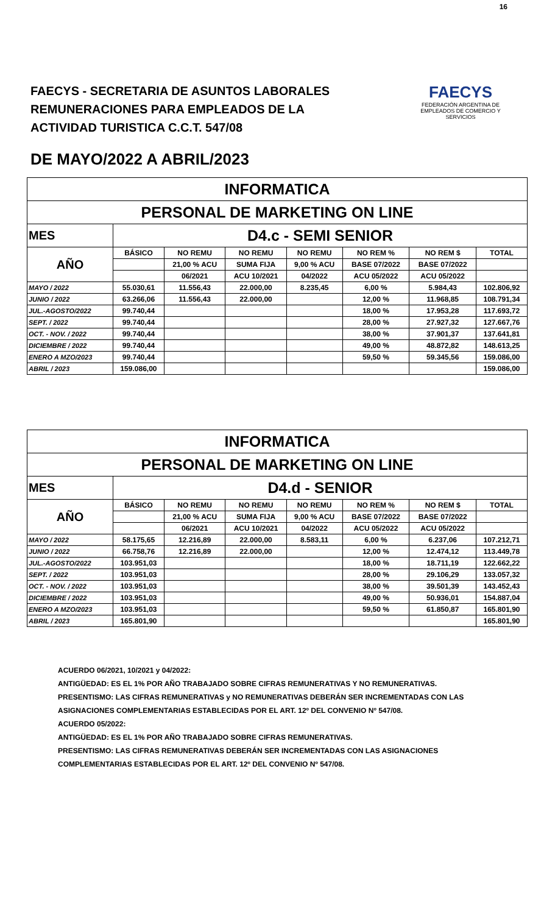16
FAECYS - SECRETARIA DE ASUNTOS LABORALES
REMUNERACIONES PARA EMPLEADOS DE LA
ACTIVIDAD TURISTICA C.C.T. 547/08
FAECYS
FEDERACIÓN ARGENTINA DE EMPLEADOS DE COMERCIO Y SERVICIOS
DE MAYO/2022 A ABRIL/2023
| INFORMATICA | | | | | | | |
| PERSONAL DE MARKETING ON LINE | | | | | | | |
| MES | D4.c - SEMI SENIOR | | | | | | |
| AÑO | BÁSICO | NO REMU | NO REMU | NO REMU | NO REM % | NO REM $ | TOTAL |
| | | 21,00 % ACU | SUMA FIJA | 9,00 % ACU | BASE 07/2022 | BASE 07/2022 | |
| | | 06/2021 | ACU 10/2021 | 04/2022 | ACU 05/2022 | ACU 05/2022 | |
| MAYO / 2022 | 55.030,61 | 11.556,43 | 22.000,00 | 8.235,45 | 6,00 % | 5.984,43 | 102.806,92 |
| JUNIO / 2022 | 63.266,06 | 11.556,43 | 22.000,00 | | 12,00 % | 11.968,85 | 108.791,34 |
| JUL.-AGOSTO/2022 | 99.740,44 | | | | 18,00 % | 17.953,28 | 117.693,72 |
| SEPT. / 2022 | 99.740,44 | | | | 28,00 % | 27.927,32 | 127.667,76 |
| OCT. - NOV. / 2022 | 99.740,44 | | | | 38,00 % | 37.901,37 | 137.641,81 |
| DICIEMBRE / 2022 | 99.740,44 | | | | 49,00 % | 48.872,82 | 148.613,25 |
| ENERO A MZO/2023 | 99.740,44 | | | | 59,50 % | 59.345,56 | 159.086,00 |
| ABRIL / 2023 | 159.086,00 | | | | | | 159.086,00 |
| INFORMATICA | | | | | | | |
| PERSONAL DE MARKETING ON LINE | | | | | | | |
| MES | D4.d - SENIOR | | | | | | |
| AÑO | BÁSICO | NO REMU | NO REMU | NO REMU | NO REM % | NO REM $ | TOTAL |
| | | 21,00 % ACU | SUMA FIJA | 9,00 % ACU | BASE 07/2022 | BASE 07/2022 | |
| | | 06/2021 | ACU 10/2021 | 04/2022 | ACU 05/2022 | ACU 05/2022 | |
| MAYO / 2022 | 58.175,65 | 12.216,89 | 22.000,00 | 8.583,11 | 6,00 % | 6.237,06 | 107.212,71 |
| JUNIO / 2022 | 66.758,76 | 12.216,89 | 22.000,00 | | 12,00 % | 12.474,12 | 113.449,78 |
| JUL.-AGOSTO/2022 | 103.951,03 | | | | 18,00 % | 18.711,19 | 122.662,22 |
| SEPT. / 2022 | 103.951,03 | | | | 28,00 % | 29.106,29 | 133.057,32 |
| OCT. - NOV. / 2022 | 103.951,03 | | | | 38,00 % | 39.501,39 | 143.452,43 |
| DICIEMBRE / 2022 | 103.951,03 | | | | 49,00 % | 50.936,01 | 154.887,04 |
| ENERO A MZO/2023 | 103.951,03 | | | | 59,50 % | 61.850,87 | 165.801,90 |
| ABRIL / 2023 | 165.801,90 | | | | | | 165.801,90 |
ACUERDO 06/2021, 10/2021 y 04/2022:
ANTIGÜEDAD: ES EL 1% POR AÑO TRABAJADO SOBRE CIFRAS REMUNERATIVAS Y NO REMUNERATIVAS.
PRESENTISMO: LAS CIFRAS REMUNERATIVAS y NO REMUNERATIVAS DEBERÁN SER INCREMENTADAS CON LAS
ASIGNACIONES COMPLEMENTARIAS ESTABLECIDAS POR EL ART. 12º DEL CONVENIO Nº 547/08.
ACUERDO 05/2022:
ANTIGÜEDAD: ES EL 1% POR AÑO TRABAJADO SOBRE CIFRAS REMUNERATIVAS.
PRESENTISMO: LAS CIFRAS REMUNERATIVAS DEBERÁN SER INCREMENTADAS CON LAS ASIGNACIONES
COMPLEMENTARIAS ESTABLECIDAS POR EL ART. 12º DEL CONVENIO Nº 547/08.